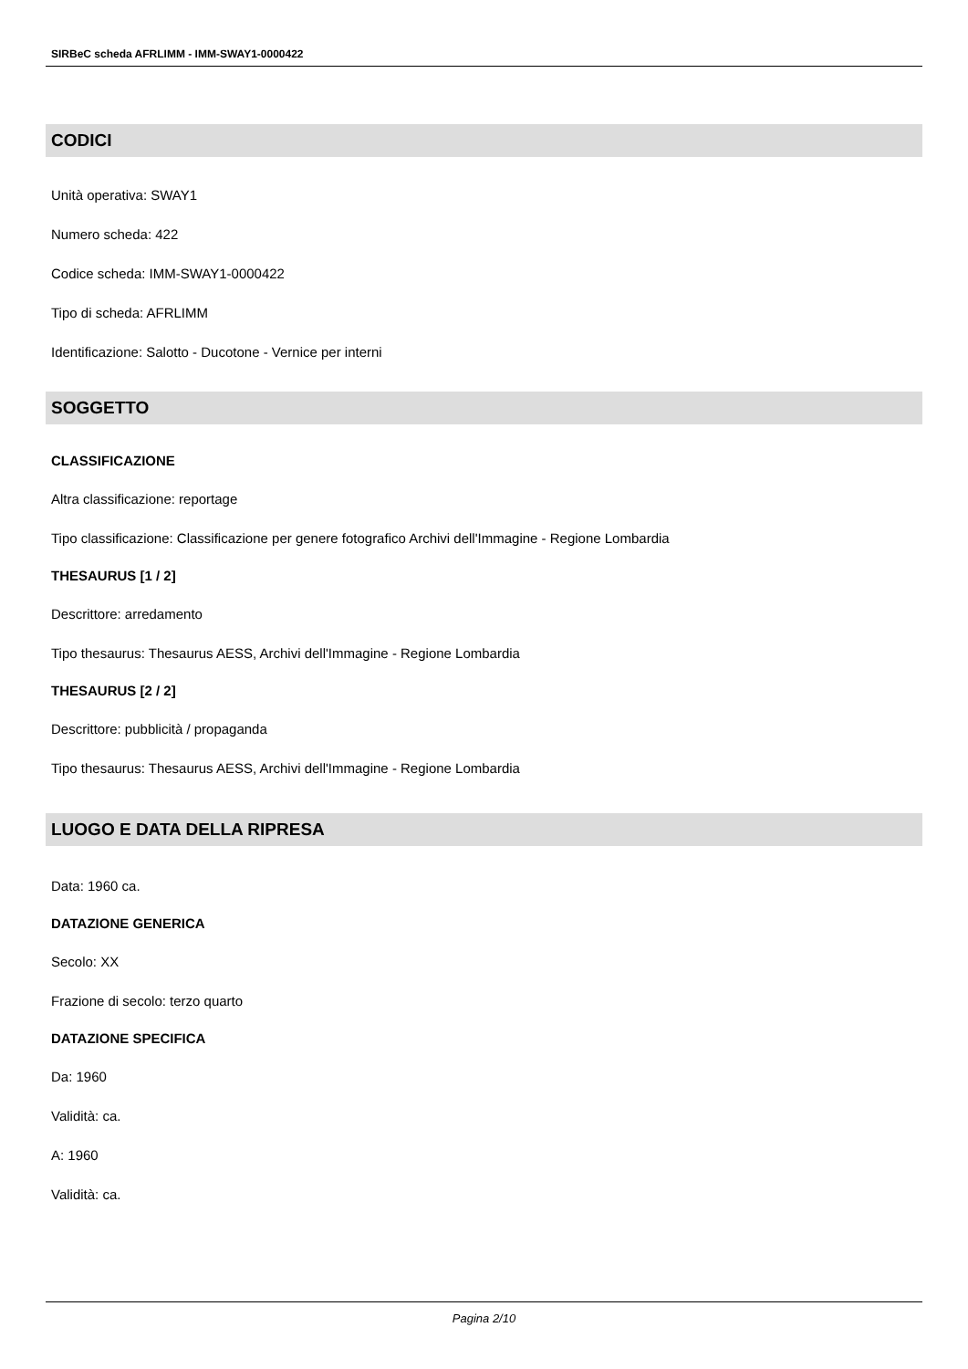SIRBeC scheda AFRLIMM - IMM-SWAY1-0000422
CODICI
Unità operativa: SWAY1
Numero scheda: 422
Codice scheda: IMM-SWAY1-0000422
Tipo di scheda: AFRLIMM
Identificazione: Salotto - Ducotone - Vernice per interni
SOGGETTO
CLASSIFICAZIONE
Altra classificazione: reportage
Tipo classificazione: Classificazione per genere fotografico Archivi dell'Immagine - Regione Lombardia
THESAURUS [1 / 2]
Descrittore: arredamento
Tipo thesaurus: Thesaurus AESS, Archivi dell'Immagine - Regione Lombardia
THESAURUS [2 / 2]
Descrittore: pubblicità / propaganda
Tipo thesaurus: Thesaurus AESS, Archivi dell'Immagine - Regione Lombardia
LUOGO E DATA DELLA RIPRESA
Data: 1960 ca.
DATAZIONE GENERICA
Secolo: XX
Frazione di secolo: terzo quarto
DATAZIONE SPECIFICA
Da: 1960
Validità: ca.
A: 1960
Validità: ca.
Pagina 2/10